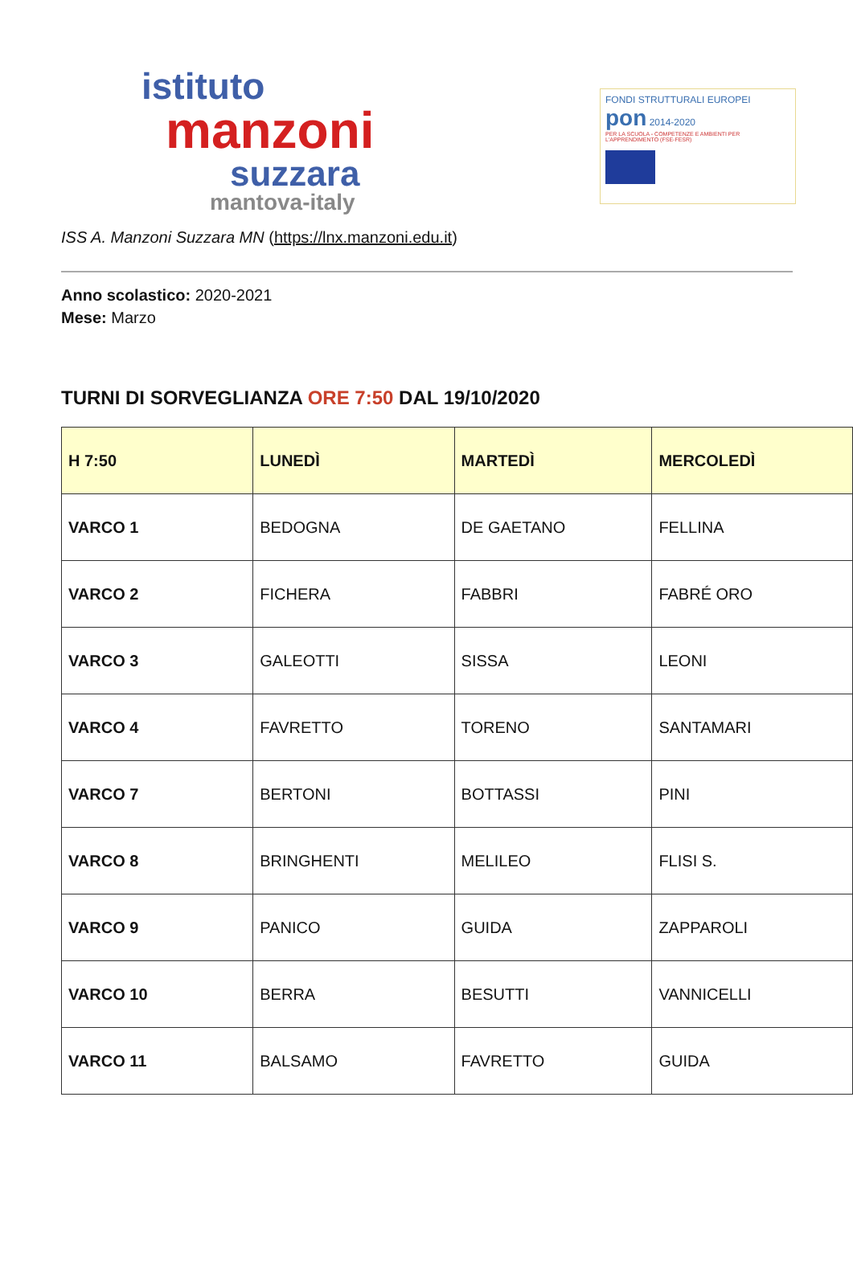istituto
manzoni
suzzara
mantova-italy
FONDI STRUTTURALI EUROPEI pon 2014-2020
PER LA SCUOLA - COMPETENZE E AMBIENTI PER L'APPRENDIMENTO (FSE-FESR)
ISS A. Manzoni Suzzara MN (https://lnx.manzoni.edu.it)
Anno scolastico: 2020-2021
Mese: Marzo
TURNI DI SORVEGLIANZA ORE 7:50 DAL 19/10/2020
| H 7:50 | LUNEDÌ | MARTEDÌ | MERCOLEDÌ |
| --- | --- | --- | --- |
| VARCO 1 | BEDOGNA | DE GAETANO | FELLINA |
| VARCO 2 | FICHERA | FABBRI | FABRÉ ORO |
| VARCO 3 | GALEOTTI | SISSA | LEONI |
| VARCO 4 | FAVRETTO | TORENO | SANTAMARI |
| VARCO 7 | BERTONI | BOTTASSI | PINI |
| VARCO 8 | BRINGHENTI | MELILEO | FLISI S. |
| VARCO 9 | PANICO | GUIDA | ZAPPAROLI |
| VARCO 10 | BERRA | BESUTTI | VANNICELLI |
| VARCO 11 | BALSAMO | FAVRETTO | GUIDA |